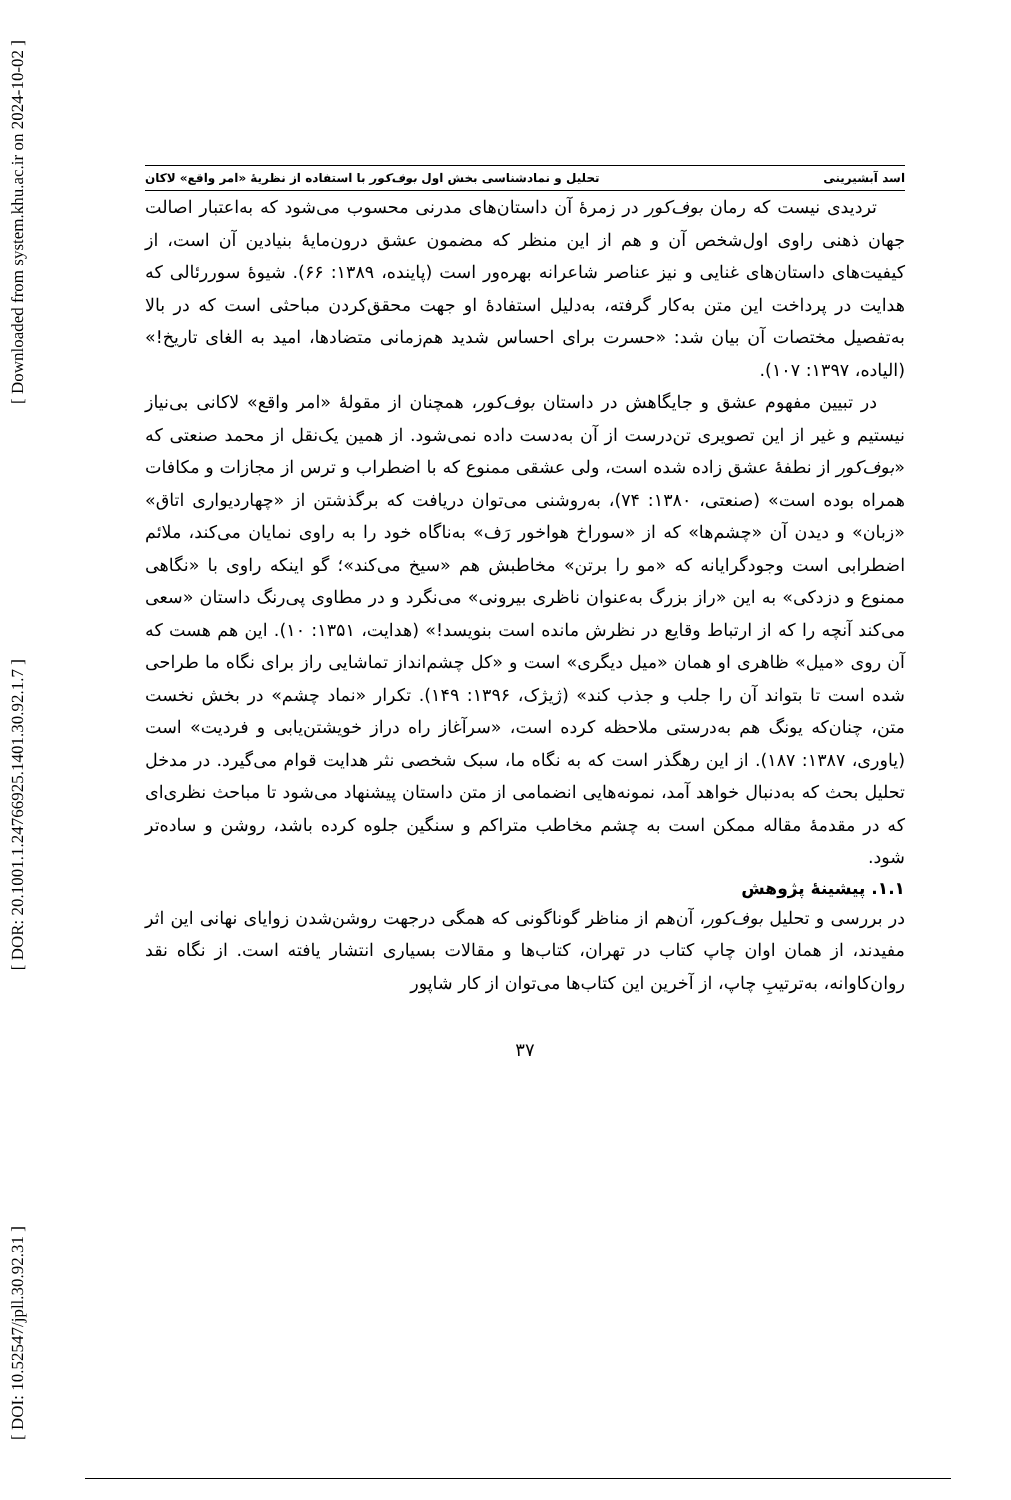[ Downloaded from system.khu.ac.ir on 2024-10-02 ]
[ DOR: 20.1001.1.24766925.1401.30.92.1.7 ]
[ DOI: 10.52547/jpll.30.92.31 ]
اسد آبشیرینی تحلیل و نمادشناسی بخش اول بوف‌کور با استفاده از نظریهٔ «امر واقع» لاکان
تردیدی نیست که رمان بوف‌کور در زمرهٔ آن داستان‌های مدرنی محسوب می‌شود که به‌اعتبار اصالت جهان ذهنی راوی اول‌شخص آن و هم از این منظر که مضمون عشق درون‌مایهٔ بنیادین آن است، از کیفیت‌های داستان‌های غنایی و نیز عناصر شاعرانه بهره‌ور است (پاینده، ۱۳۸۹: ۶۶). شیوهٔ سوررئالی که هدایت در پرداخت این متن به‌کار گرفته، به‌دلیل استفادهٔ او جهت محقق‌کردن مباحثی است که در بالا به‌تفصیل مختصات آن بیان شد: «حسرت برای احساس شدید هم‌زمانی متضادها، امید به الغای تاریخ!» (الیاده، ۱۳۹۷: ۱۰۷).
در تبیین مفهوم عشق و جایگاهش در داستان بوف‌کور، همچنان از مقولهٔ «امر واقع» لاکانی بی‌نیاز نیستیم و غیر از این تصویری تن‌درست از آن به‌دست داده نمی‌شود. از همین یک‌نقل از محمد صنعتی که «بوف‌کور از نطفهٔ عشق زاده شده است، ولی عشقی ممنوع که با اضطراب و ترس از مجازات و مکافات همراه بوده است» (صنعتی، ۱۳۸۰: ۷۴)، به‌روشنی می‌توان دریافت که برگذشتن از «چهاردیواری اتاق» «زبان» و دیدن آن «چشم‌ها» که از «سوراخ هواخور رَف» به‌ناگاه خود را به راوی نمایان می‌کند، ملائم اضطرابی است وجودگرایانه که «مو را برتن» مخاطبش هم «سیخ می‌کند»؛ گو اینکه راوی با «نگاهی ممنوع و دزدکی» به این «راز بزرگ به‌عنوان ناظری بیرونی» می‌نگرد و در مطاوی پی‌رنگ داستان «سعی می‌کند آنچه را که از ارتباط وقایع در نظرش مانده است بنویسد!» (هدایت، ۱۳۵۱: ۱۰). این هم هست که آن روی «میل» ظاهری او همان «میل دیگری» است و «کل چشم‌انداز تماشایی راز برای نگاه ما طراحی شده است تا بتواند آن را جلب و جذب کند» (ژیژک، ۱۳۹۶: ۱۴۹). تکرار «نماد چشم» در بخش نخست متن، چنان‌که یونگ هم به‌درستی ملاحظه کرده است، «سرآغاز راه دراز خویشتن‌یابی و فردیت» است (یاوری، ۱۳۸۷: ۱۸۷). از این رهگذر است که به نگاه ما، سبک شخصی نثر هدایت قوام می‌گیرد. در مدخل تحلیل بحث که به‌دنبال خواهد آمد، نمونه‌هایی انضمامی از متن داستان پیشنهاد می‌شود تا مباحث نظری‌ای که در مقدمهٔ مقاله ممکن است به چشم مخاطب متراکم و سنگین جلوه کرده باشد، روشن و ساده‌تر شود.
۱.۱. پیشینهٔ پژوهش
در بررسی و تحلیل بوف‌کور، آن‌هم از مناظر گوناگونی که همگی درجهت روشن‌شدن زوایای نهانی این اثر مفیدند، از همان اوان چاپ کتاب در تهران، کتاب‌ها و مقالات بسیاری انتشار یافته است. از نگاه نقد روان‌کاوانه، به‌ترتیبِ چاپ، از آخرین این کتاب‌ها می‌توان از کار شاپور
۳۷